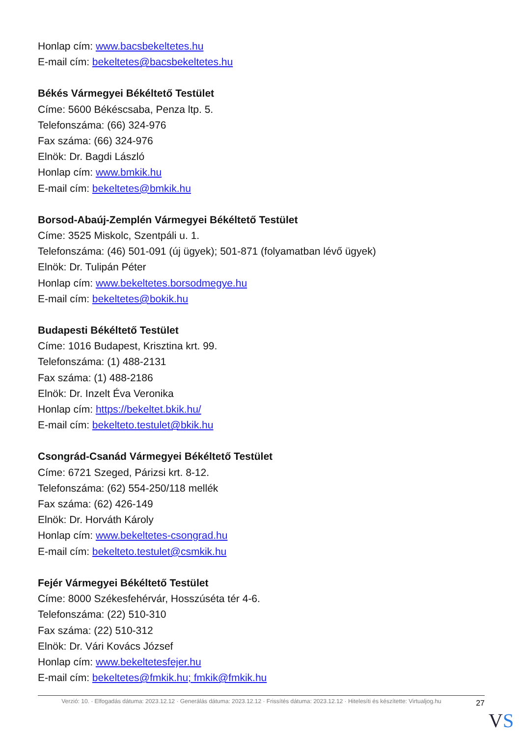Honlap cím: www.bacsbekeltetes.hu
E-mail cím: bekeltetes@bacsbekeltetes.hu
Békés Vármegyei Békéltető Testület
Címe: 5600 Békéscsaba, Penza ltp. 5.
Telefonszáma: (66) 324-976
Fax száma: (66) 324-976
Elnök: Dr. Bagdi László
Honlap cím: www.bmkik.hu
E-mail cím: bekeltetes@bmkik.hu
Borsod-Abaúj-Zemplén Vármegyei Békéltető Testület
Címe: 3525 Miskolc, Szentpáli u. 1.
Telefonszáma: (46) 501-091 (új ügyek); 501-871 (folyamatban lévő ügyek)
Elnök: Dr. Tulipán Péter
Honlap cím: www.bekeltetes.borsodmegye.hu
E-mail cím: bekeltetes@bokik.hu
Budapesti Békéltető Testület
Címe: 1016 Budapest, Krisztina krt. 99.
Telefonszáma: (1) 488-2131
Fax száma: (1) 488-2186
Elnök: Dr. Inzelt Éva Veronika
Honlap cím: https://bekeltet.bkik.hu/
E-mail cím: bekelteto.testulet@bkik.hu
Csongrád-Csanád Vármegyei Békéltető Testület
Címe: 6721 Szeged, Párizsi krt. 8-12.
Telefonszáma: (62) 554-250/118 mellék
Fax száma: (62) 426-149
Elnök: Dr. Horváth Károly
Honlap cím: www.bekeltetes-csongrad.hu
E-mail cím: bekelteto.testulet@csmkik.hu
Fejér Vármegyei Békéltető Testület
Címe: 8000 Székesfehérvár, Hosszúséta tér 4-6.
Telefonszáma: (22) 510-310
Fax száma: (22) 510-312
Elnök: Dr. Vári Kovács József
Honlap cím: www.bekeltetesfejer.hu
E-mail cím: bekeltetes@fmkik.hu; fmkik@fmkik.hu
Verzió: 10. · Elfogadás dátuma: 2023.12.12 · Generálás dátuma: 2023.12.12 · Frissítés dátuma: 2023.12.12 · Hitelesíti és készítette: Virtualjog.hu
27
VS